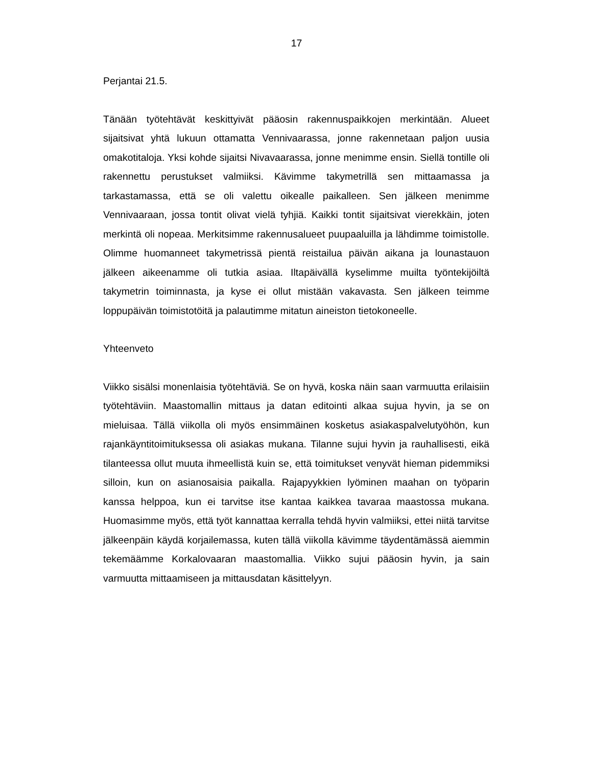17
Perjantai 21.5.
Tänään työtehtävät keskittyivät pääosin rakennuspaikkojen merkintään. Alueet sijaitsivat yhtä lukuun ottamatta Vennivaarassa, jonne rakennetaan paljon uusia omakotitaloja. Yksi kohde sijaitsi Nivavaarassa, jonne menimme ensin. Siellä ton­tille oli rakennettu perustukset valmiiksi. Kävimme takymetrillä sen mittaamassa ja tarkastamassa, että se oli valettu oikealle paikalleen. Sen jälkeen menimme Vennivaaraan, jossa tontit olivat vielä tyhjiä. Kaikki tontit sijaitsivat vierekkäin, jo­ten merkintä oli nopeaa. Merkitsimme rakennusalueet puupaaluilla ja lähdimme toimistolle. Olimme huomanneet takymetrissä pientä reistailua päivän aikana ja lounastauon jälkeen aikeenamme oli tutkia asiaa. Iltapäivällä kyselimme muilta työntekijöiltä takymetrin toiminnasta, ja kyse ei ollut mistään vakavasta. Sen jäl­keen teimme loppupäivän toimistotöitä ja palautimme mitatun aineiston tietoko­neelle.
Yhteenveto
Viikko sisälsi monenlaisia työtehtäviä. Se on hyvä, koska näin saan varmuutta erilaisiin työtehtäviin. Maastomallin mittaus ja datan editointi alkaa sujua hyvin, ja se on mieluisaa. Tällä viikolla oli myös ensimmäinen kosketus asiakaspalvelutyö­hön, kun rajankäyntitoimituksessa oli asiakas mukana. Tilanne sujui hyvin ja rau­hallisesti, eikä tilanteessa ollut muuta ihmeellistä kuin se, että toimitukset venyvät hieman pidemmiksi silloin, kun on asianosaisia paikalla. Rajapyykkien lyöminen maahan on työparin kanssa helppoa, kun ei tarvitse itse kantaa kaikkea tavaraa maastossa mukana. Huomasimme myös, että työt kannattaa kerralla tehdä hyvin valmiiksi, ettei niitä tarvitse jälkeenpäin käydä korjailemassa, kuten tällä viikolla kävimme täydentämässä aiemmin tekemäämme Korkalovaaran maastomallia. Viikko sujui pääosin hyvin, ja sain varmuutta mittaamiseen ja mittausdatan käsit­telyyn.